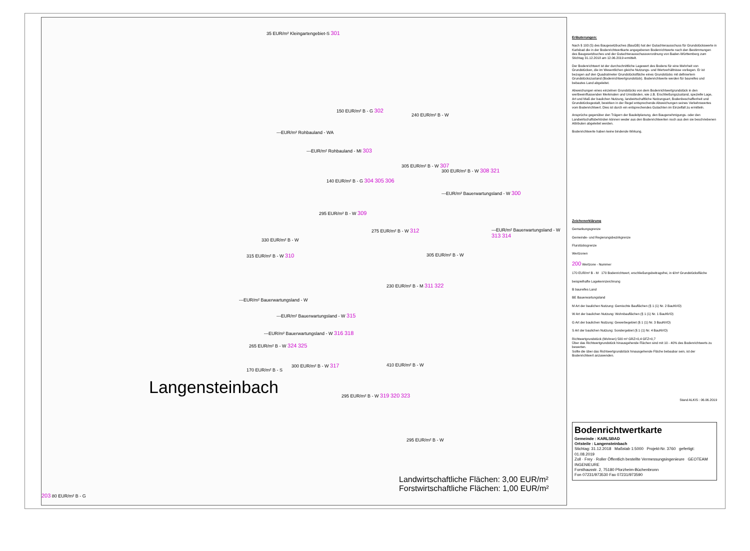35 EUR/m² Kleingartengebiet-S 301
150 EUR/m² B - G 302
---EUR/m² Rohbauland - WA
---EUR/m² Rohbauland - MI 303
140 EUR/m² B - G 304 305 306
240 EUR/m² B - W
305 EUR/m² B - W 307
300 EUR/m² B - W 308 321
---EUR/m² Bauerwartungsland - W 300
295 EUR/m² B - W 309
275 EUR/m² B - W 312
---EUR/m² Bauerwartungsland - W 313 314
330 EUR/m² B - W
315 EUR/m² B - W 310 305 EUR/m² B - W
230 EUR/m² B - M 311 322
---EUR/m² Bauerwartungsland - W
---EUR/m² Bauerwartungsland - W 315
---EUR/m² Bauerwartungsland - W 316 318
265 EUR/m² B - W 324 325
300 EUR/m² B - W 317 410 EUR/m² B - W
170 EUR/m² B - S
Langensteinbach 295 EUR/m² B - W 319 320 323
295 EUR/m² B - W
203 80 EUR/m² B - G
Landwirtschaftliche Flächen: 3,00 EUR/m²
Forstwirtschaftliche Flächen: 1,00 EUR/m²
Erläuterungen:
Nach § 193 (5) des Baugesetzbuches (BauGB) hat der Gutachterausschuss für Grundstückswerte in Karlsbad die in der Bodenrichtwertkarte angegebenen Bodenrichtwerte nach den Bestimmungen des Baugesetzbuches und der Gutachterausschussverordnung von Baden-Württemberg zum Stichtag 31.12.2018 am 12.06.2019 ermittelt.
Der Bodenrichtwert ist der durchschnittliche Lagewert des Bodens für eine Mehrheit von Grundstücken, die im Wesentlichen gleiche Nutzungs- und Wertverhältnisse vorliegen. Er ist bezogen auf den Quadratmeter Grundstücksfläche eines Grundstücks mit definiertem Grundstückszustand (Bodenrichtwertgrundstück). Bodenrichtwerte werden für baureifes und bebautes Land abgeleitet.
Abweichungen eines einzelnen Grundstücks von dem Bodenrichtwertgrundstück in den wertbeeinflussenden Merkmalen und Umständen, wie z.B. Erschließungszustand, spezielle Lage, Art und Maß der baulichen Nutzung, landwirtschaftliche Nutzungsart, Bodenbeschaffenheit und Grundstücksgestalt, bewirken in der Regel entsprechende Abweichungen seines Verkehrswertes vom Bodenrichtwert. Dies ist durch ein entsprechendes Gutachten im Einzelfall zu ermitteln.
Ansprüche gegenüber den Trägern der Bauleitplanung, den Baugenehmigungs- oder den Landwirtschaftsbehörden können weder aus den Bodenrichtwerten noch aus den sie beschriebenen Attributen abgeleitet werden.
Bodenrichtwerte haben keine bindende Wirkung.
Zeichenerklärung
Gemarkungsgrenze
Gemeinde- und Regierungsbezirkgrenze
Flurstücksgrenze
Wertzonen
200 Wertzone - Nummer
170 EUR/m² B - M 170 Bodenrichtwert, erschließungsbeitragsfrei, in €/m² Grundstücksfläche
beispielhafte Lagekennzeichnung
B baureifes Land
BE Bauerwartungsland
M Art der baulichen Nutzung: Gemischte Bauflächen (§ 1 (1) Nr. 2 BauNVO)
W Art der baulichen Nutzung: Wohnbauflächen (§ 1 (1) Nr. 1 BauNVO)
G Art der baulichen Nutzung: Gewerbegebiet (§ 1 (1) Nr. 3 BauNVO)
S Art der baulichen Nutzung: Sondergebiet (§ 1 (1) Nr. 4 BauNVO)
Richtwertgrundstück (Wohnen) 500 m² GRZ=0,4 GFZ=0,7
Über das Richtwertgrundstück hinausgehende Flächen sind mit 10 - 40% des Bodenrichtwerts zu bewerten.
Sollte die über das Richtwertgrundstück hinausgehende Fläche bebaubar sein, ist der Bodenrichtwert anzuwenden.
Stand ALKIS : 06.06.2019
Bodenrichtwertkarte
Gemeinde : KARLSBAD
Ortsteile : Langensteinbach
Stichtag: 31.12.2018 Maßstab 1:5000 Projekt-Nr. 3760 gefertigt: 01.08.2019
Zoll · Frey · Roller Öffentlich bestellte Vermessungsingenieure GEOTEAM INGENIEURE
Forsthausstr. 2, 75180 Pforzheim-Büchenbronn
Fon 07231/973530 Fax 07231/973590